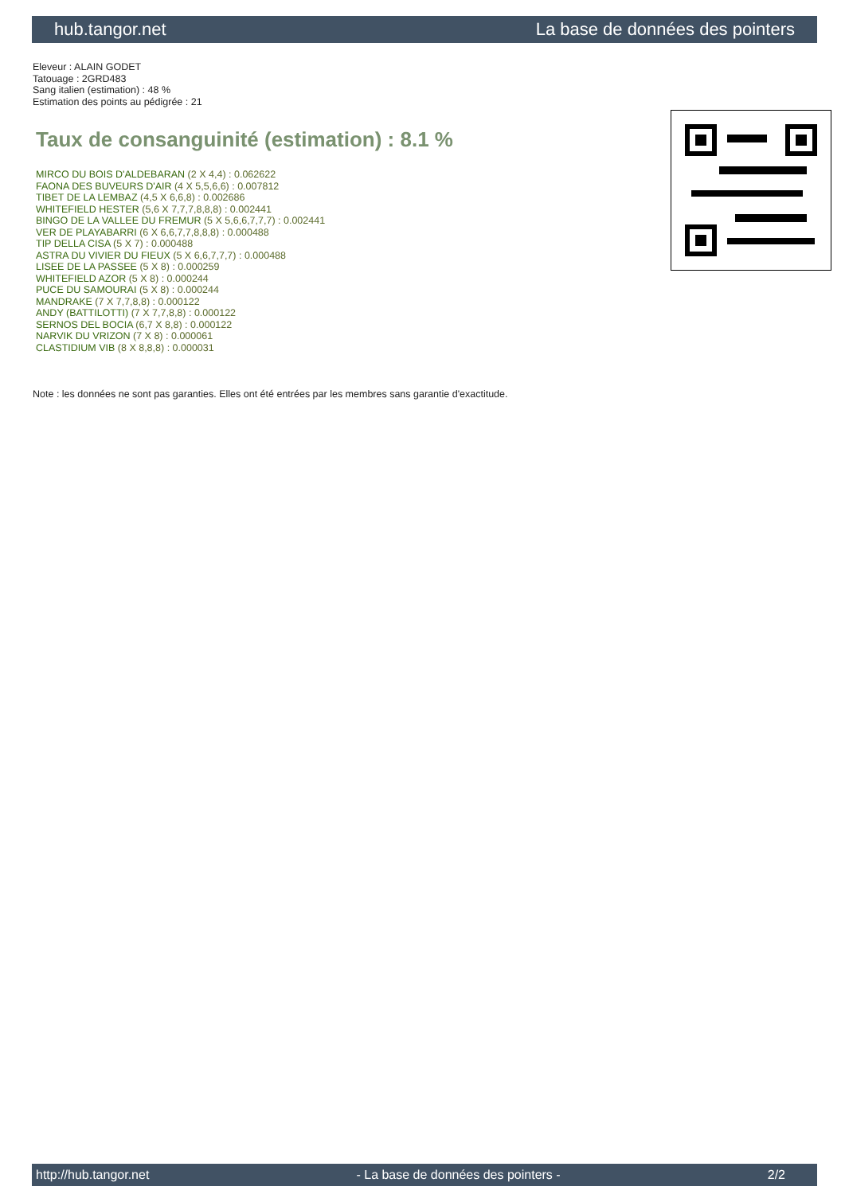hub.tangor.net La base de données des pointers
Eleveur : ALAIN GODET
Tatouage : 2GRD483
Sang italien (estimation) : 48 %
Estimation des points au pédigrée : 21
Taux de consanguinité (estimation) : 8.1 %
MIRCO DU BOIS D'ALDEBARAN (2 X 4,4) : 0.062622
FAONA DES BUVEURS D'AIR (4 X 5,5,6,6) : 0.007812
TIBET DE LA LEMBAZ (4,5 X 6,6,8) : 0.002686
WHITEFIELD HESTER (5,6 X 7,7,7,8,8,8) : 0.002441
BINGO DE LA VALLEE DU FREMUR (5 X 5,6,6,7,7,7) : 0.002441
VER DE PLAYABARRI (6 X 6,6,7,7,8,8,8) : 0.000488
TIP DELLA CISA (5 X 7) : 0.000488
ASTRA DU VIVIER DU FIEUX (5 X 6,6,7,7,7) : 0.000488
LISEE DE LA PASSEE (5 X 8) : 0.000259
WHITEFIELD AZOR (5 X 8) : 0.000244
PUCE DU SAMOURAI (5 X 8) : 0.000244
MANDRAKE (7 X 7,7,8,8) : 0.000122
ANDY (BATTILOTTI) (7 X 7,7,8,8) : 0.000122
SERNOS DEL BOCIA (6,7 X 8,8) : 0.000122
NARVIK DU VRIZON (7 X 8) : 0.000061
CLASTIDIUM VIB (8 X 8,8,8) : 0.000031
Note : les données ne sont pas garanties. Elles ont été entrées par les membres sans garantie d'exactitude.
http://hub.tangor.net - La base de données des pointers - 2/2